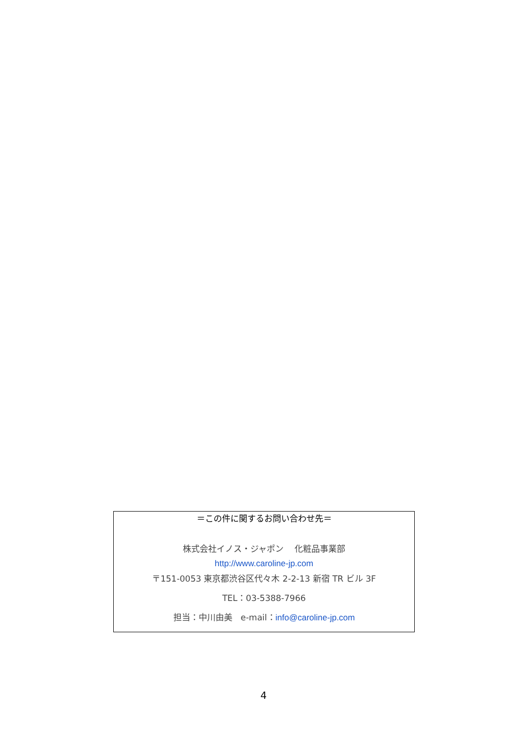＝この件に関するお問い合わせ先＝
株式会社イノス・ジャポン　 化粧品事業部
http://www.caroline-jp.com
〒151-0053 東京都渋谷区代々木 2-2-13 新宿 TR ビル 3F
TEL：03-5388-7966
担当：中川由美　e-mail：info@caroline-jp.com
4